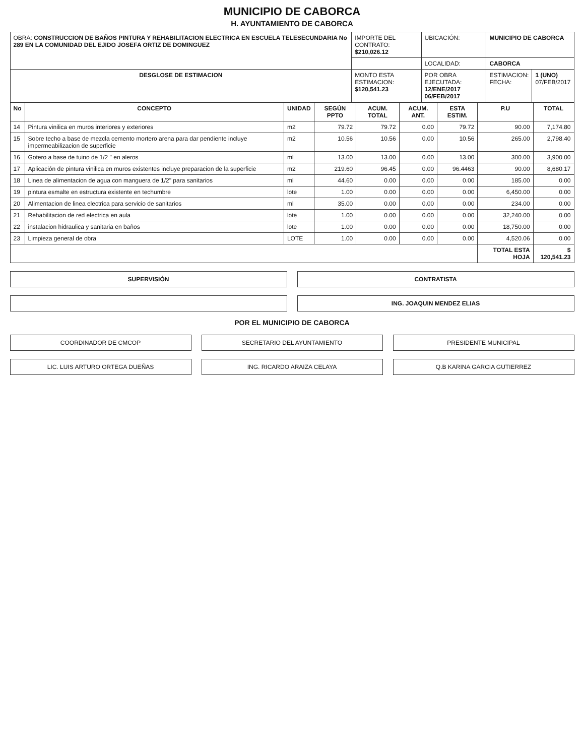MUNICIPIO DE CABORCA
H. AYUNTAMIENTO DE CABORCA
| OBRA: CONSTRUCCION DE BAÑOS PINTURA Y REHABILITACION ELECTRICA EN ESCUELA TELESECUNDARIA No 289 EN LA COMUNIDAD DEL EJIDO JOSEFA ORTIZ DE DOMINGUEZ | IMPORTE DEL CONTRATO: $210,026.12 | UBICACIÓN: | MUNICIPIO DE CABORCA | |
| | | LOCALIDAD: | CABORCA | |
| DESGLOSE DE ESTIMACION | MONTO ESTA ESTIMACION: $120,541.23 | POR OBRA EJECUTADA: 12/ENE/2017 06/FEB/2017 | ESTIMACION: FECHA: | 1 (UNO) 07/FEB/2017 |
| No | CONCEPTO | UNIDAD | SEGÚN PPTO | ACUM. TOTAL | ACUM. ANT. | ESTA ESTIM. | P.U | TOTAL |
| --- | --- | --- | --- | --- | --- | --- | --- | --- |
| 14 | Pintura vinilica en muros interiores y exteriores | m2 | 79.72 | 79.72 | 0.00 | 79.72 | 90.00 | 7,174.80 |
| 15 | Sobre techo a base de mezcla cemento mortero arena para dar pendiente incluye impermeabilizacion de superficie | m2 | 10.56 | 10.56 | 0.00 | 10.56 | 265.00 | 2,798.40 |
| 16 | Gotero a base de tuino de 1/2 " en aleros | ml | 13.00 | 13.00 | 0.00 | 13.00 | 300.00 | 3,900.00 |
| 17 | Aplicación de pintura vinilica en muros existentes incluye preparacion de la superficie | m2 | 219.60 | 96.45 | 0.00 | 96.4463 | 90.00 | 8,680.17 |
| 18 | Linea de alimentacion de agua con manguera de 1/2" para sanitarios | ml | 44.60 | 0.00 | 0.00 | 0.00 | 185.00 | 0.00 |
| 19 | pintura esmalte en estructura existente en techumbre | lote | 1.00 | 0.00 | 0.00 | 0.00 | 6,450.00 | 0.00 |
| 20 | Alimentacion de linea electrica para servicio de sanitarios | ml | 35.00 | 0.00 | 0.00 | 0.00 | 234.00 | 0.00 |
| 21 | Rehabilitacion de red electrica en aula | lote | 1.00 | 0.00 | 0.00 | 0.00 | 32,240.00 | 0.00 |
| 22 | instalacion hidraulica y sanitaria en baños | lote | 1.00 | 0.00 | 0.00 | 0.00 | 18,750.00 | 0.00 |
| 23 | Limpieza general de obra | LOTE | 1.00 | 0.00 | 0.00 | 0.00 | 4,520.06 | 0.00 |
| | | | | | | | TOTAL ESTA HOJA | $ 120,541.23 |
SUPERVISIÓN CONTRATISTA
ING. JOAQUIN MENDEZ ELIAS
POR EL MUNICIPIO DE CABORCA
COORDINADOR DE CMCOP SECRETARIO DEL AYUNTAMIENTO PRESIDENTE MUNICIPAL
LIC. LUIS ARTURO ORTEGA DUEÑAS ING. RICARDO ARAIZA CELAYA Q.B KARINA GARCIA GUTIERREZ